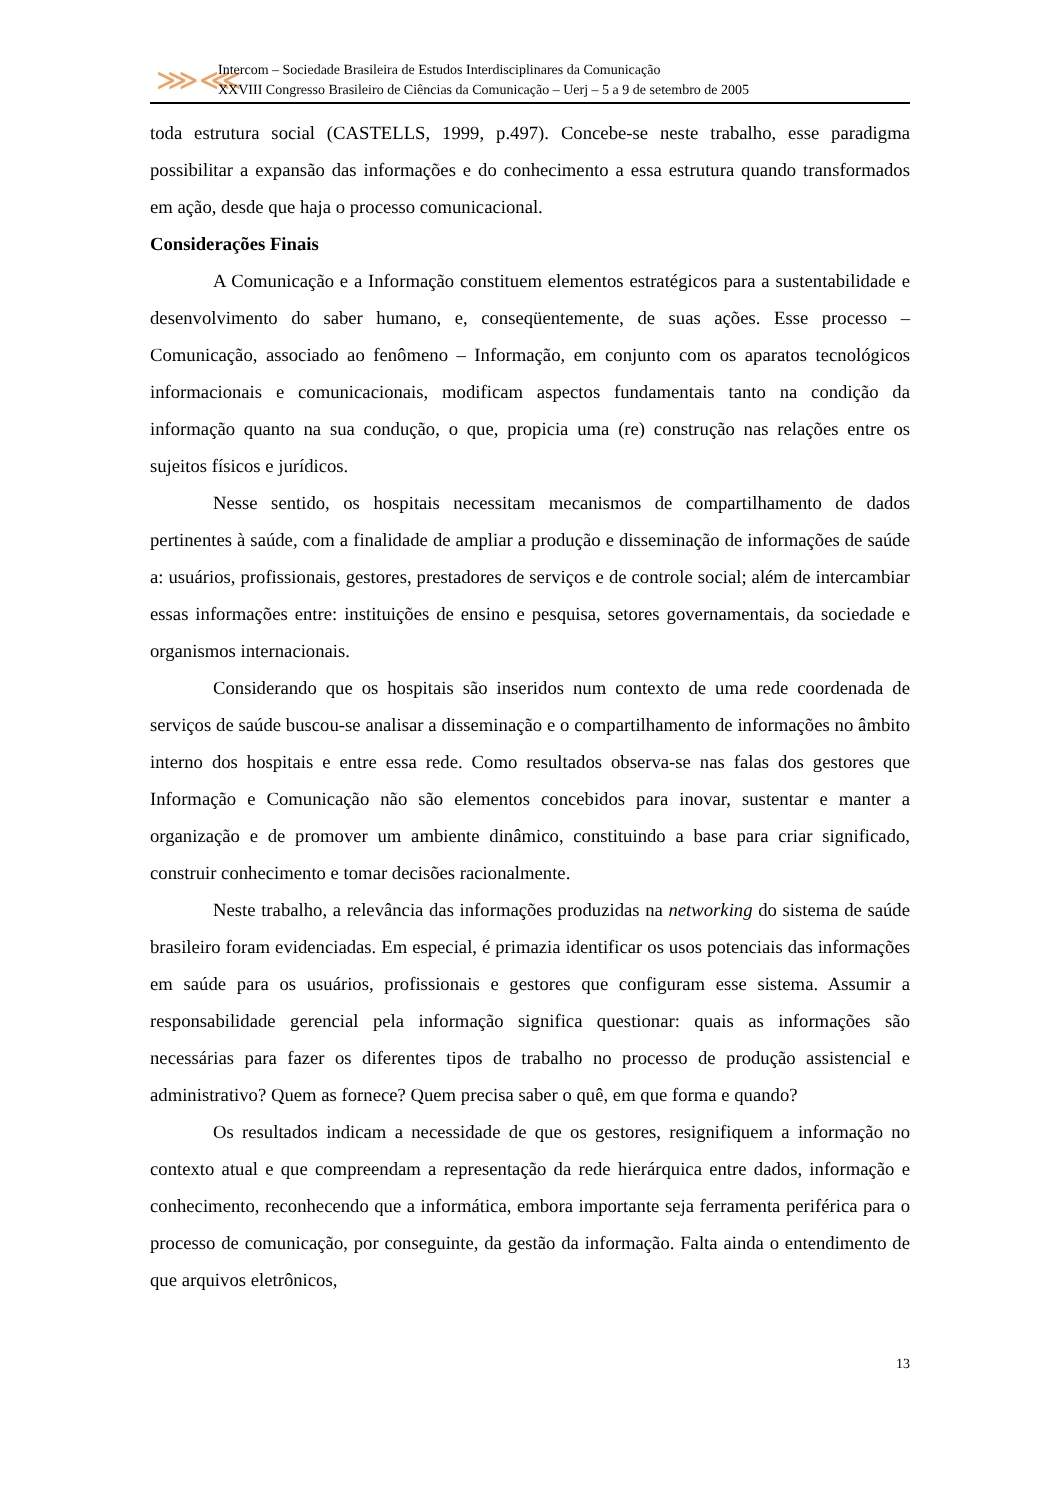⋙⋘
Intercom – Sociedade Brasileira de Estudos Interdisciplinares da Comunicação
XXVIII Congresso Brasileiro de Ciências da Comunicação – Uerj – 5 a 9 de setembro de 2005
toda estrutura social (CASTELLS, 1999, p.497). Concebe-se neste trabalho, esse paradigma possibilitar a expansão das informações e do conhecimento a essa estrutura quando transformados em ação, desde que haja o processo comunicacional.
Considerações Finais
A Comunicação e a Informação constituem elementos estratégicos para a sustentabilidade e desenvolvimento do saber humano, e, conseqüentemente, de suas ações. Esse processo – Comunicação, associado ao fenômeno – Informação, em conjunto com os aparatos tecnológicos informacionais e comunicacionais, modificam aspectos fundamentais tanto na condição da informação quanto na sua condução, o que, propicia uma (re) construção nas relações entre os sujeitos físicos e jurídicos.
Nesse sentido, os hospitais necessitam mecanismos de compartilhamento de dados pertinentes à saúde, com a finalidade de ampliar a produção e disseminação de informações de saúde a: usuários, profissionais, gestores, prestadores de serviços e de controle social; além de intercambiar essas informações entre: instituições de ensino e pesquisa, setores governamentais, da sociedade e organismos internacionais.
Considerando que os hospitais são inseridos num contexto de uma rede coordenada de serviços de saúde buscou-se analisar a disseminação e o compartilhamento de informações no âmbito interno dos hospitais e entre essa rede. Como resultados observa-se nas falas dos gestores que Informação e Comunicação não são elementos concebidos para inovar, sustentar e manter a organização e de promover um ambiente dinâmico, constituindo a base para criar significado, construir conhecimento e tomar decisões racionalmente.
Neste trabalho, a relevância das informações produzidas na networking do sistema de saúde brasileiro foram evidenciadas. Em especial, é primazia identificar os usos potenciais das informações em saúde para os usuários, profissionais e gestores que configuram esse sistema. Assumir a responsabilidade gerencial pela informação significa questionar: quais as informações são necessárias para fazer os diferentes tipos de trabalho no processo de produção assistencial e administrativo? Quem as fornece? Quem precisa saber o quê, em que forma e quando?
Os resultados indicam a necessidade de que os gestores, resignifiquem a informação no contexto atual e que compreendam a representação da rede hierárquica entre dados, informação e conhecimento, reconhecendo que a informática, embora importante seja ferramenta periférica para o processo de comunicação, por conseguinte, da gestão da informação. Falta ainda o entendimento de que arquivos eletrônicos,
13